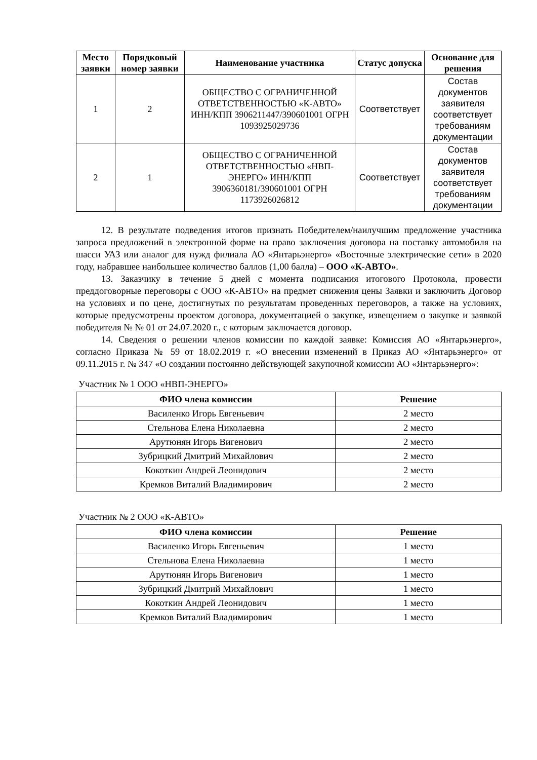| Место заявки | Порядковый номер заявки | Наименование участника | Статус допуска | Основание для решения |
| --- | --- | --- | --- | --- |
| 1 | 2 | ОБЩЕСТВО С ОГРАНИЧЕННОЙ ОТВЕТСТВЕННОСТЬЮ «К-АВТО» ИНН/КПП 3906211447/390601001 ОГРН 1093925029736 | Соответствует | Состав документов заявителя соответствует требованиям документации |
| 2 | 1 | ОБЩЕСТВО С ОГРАНИЧЕННОЙ ОТВЕТСТВЕННОСТЬЮ «НВП-ЭНЕРГО» ИНН/КПП 3906360181/390601001 ОГРН 1173926026812 | Соответствует | Состав документов заявителя соответствует требованиям документации |
12. В результате подведения итогов признать Победителем/наилучшим предложение участника запроса предложений в электронной форме на право заключения договора на поставку автомобиля на шасси УАЗ или аналог для нужд филиала АО «Янтарьэнерго» «Восточные электрические сети» в 2020 году, набравшее наибольшее количество баллов (1,00 балла) – ООО «К-АВТО».
13. Заказчику в течение 5 дней с момента подписания итогового Протокола, провести преддоговорные переговоры с ООО «К-АВТО» на предмет снижения цены Заявки и заключить Договор на условиях и по цене, достигнутых по результатам проведенных переговоров, а также на условиях, которые предусмотрены проектом договора, документацией о закупке, извещением о закупке и заявкой победителя № № 01 от 24.07.2020 г., с которым заключается договор.
14. Сведения о решении членов комиссии по каждой заявке: Комиссия АО «Янтарьэнерго», согласно Приказа № 59 от 18.02.2019 г. «О внесении изменений в Приказ АО «Янтарьэнерго» от 09.11.2015 г. № 347 «О создании постоянно действующей закупочной комиссии АО «Янтарьэнерго»:
Участник № 1 ООО «НВП-ЭНЕРГО»
| ФИО члена комиссии | Решение |
| --- | --- |
| Василенко Игорь Евгеньевич | 2 место |
| Стельнова Елена Николаевна | 2 место |
| Арутюнян Игорь Вигенович | 2 место |
| Зубрицкий Дмитрий Михайлович | 2 место |
| Кокоткин Андрей Леонидович | 2 место |
| Кремков Виталий Владимирович | 2 место |
Участник № 2 ООО «К-АВТО»
| ФИО члена комиссии | Решение |
| --- | --- |
| Василенко Игорь Евгеньевич | 1 место |
| Стельнова Елена Николаевна | 1 место |
| Арутюнян Игорь Вигенович | 1 место |
| Зубрицкий Дмитрий Михайлович | 1 место |
| Кокоткин Андрей Леонидович | 1 место |
| Кремков Виталий Владимирович | 1 место |